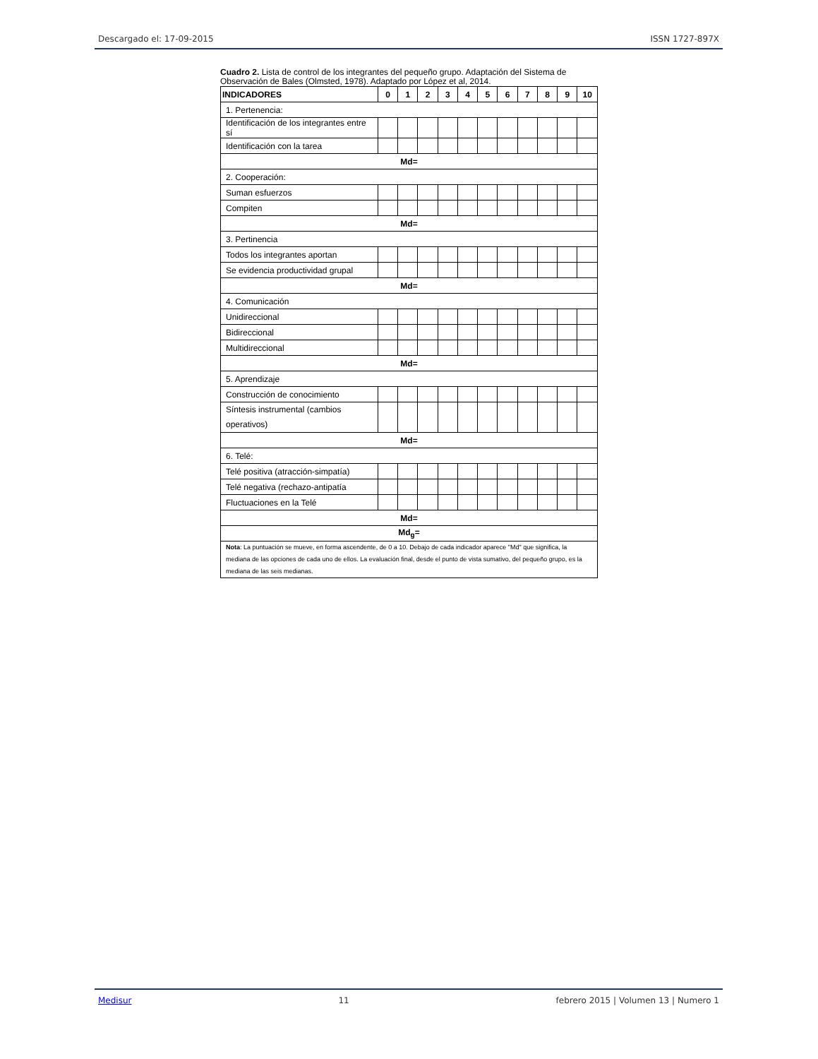Descargado el: 17-09-2015 ISSN 1727-897X
Cuadro 2. Lista de control de los integrantes del pequeño grupo. Adaptación del Sistema de Observación de Bales (Olmsted, 1978). Adaptado por López et al, 2014.
| INDICADORES | 0 | 1 | 2 | 3 | 4 | 5 | 6 | 7 | 8 | 9 | 10 |
| --- | --- | --- | --- | --- | --- | --- | --- | --- | --- | --- | --- |
| 1. Pertenencia: | | | | | | | | | | | |
| Identificación de los integrantes entre sí | | | | | | | | | | | |
| Identificación con la tarea | | | | | | | | | | | |
| Md= | | | | | | | | | | | |
| 2. Cooperación: | | | | | | | | | | | |
| Suman esfuerzos | | | | | | | | | | | |
| Compiten | | | | | | | | | | | |
| Md= | | | | | | | | | | | |
| 3. Pertinencia | | | | | | | | | | | |
| Todos los integrantes aportan | | | | | | | | | | | |
| Se evidencia productividad grupal | | | | | | | | | | | |
| Md= | | | | | | | | | | | |
| 4. Comunicación | | | | | | | | | | | |
| Unidireccional | | | | | | | | | | | |
| Bidireccional | | | | | | | | | | | |
| Multidireccional | | | | | | | | | | | |
| Md= | | | | | | | | | | | |
| 5. Aprendizaje | | | | | | | | | | | |
| Construcción de conocimiento | | | | | | | | | | | |
| Síntesis instrumental (cambios operativos) | | | | | | | | | | | |
| Md= | | | | | | | | | | | |
| 6. Telé: | | | | | | | | | | | |
| Telé positiva (atracción-simpatía) | | | | | | | | | | | |
| Telé negativa (rechazo-antipatía | | | | | | | | | | | |
| Fluctuaciones en la Telé | | | | | | | | | | | |
| Md= | | | | | | | | | | | |
| Md<sub>g</sub>= | | | | | | | | | | | |
| Nota : La puntuación se mueve, en forma ascendente, de 0 a 10. Debajo de cada indicador aparece "Md" que significa, la mediana de las opciones de cada uno de ellos. La evaluación final, desde el punto de vista sumativo, del pequeño grupo, es la mediana de las seis medianas. | | | | | | | | | | | |
Medisur 11 febrero 2015 | Volumen 13 | Numero 1